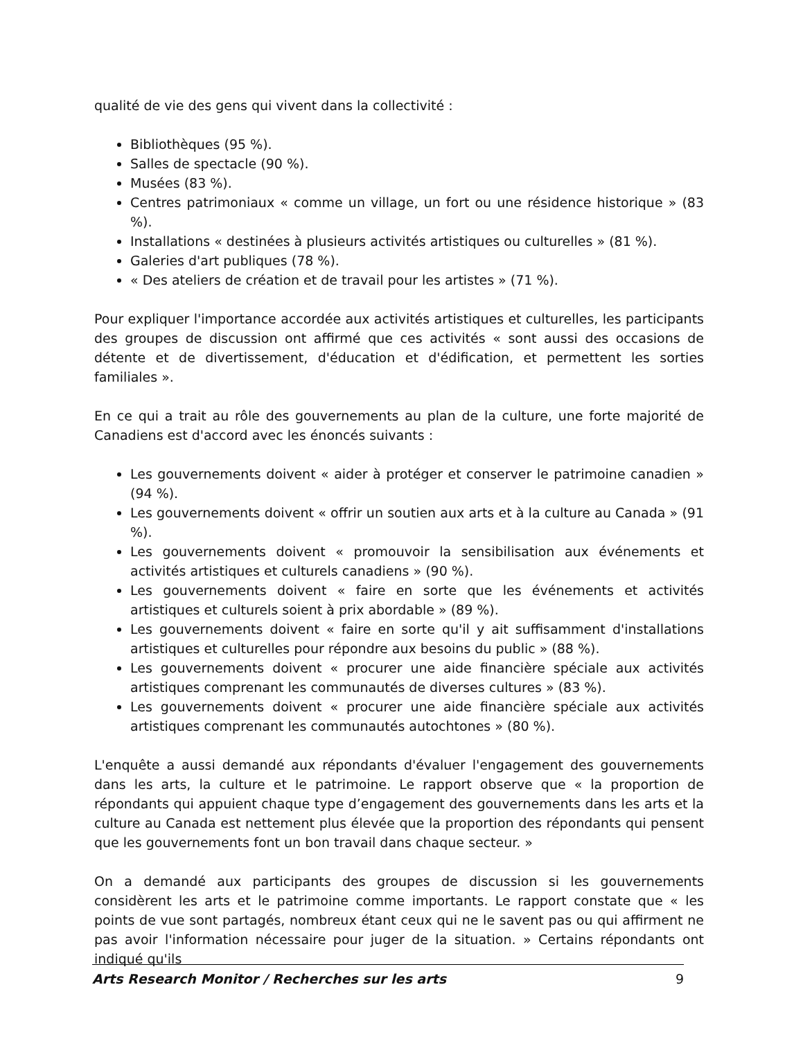qualité de vie des gens qui vivent dans la collectivité :
Bibliothèques (95 %).
Salles de spectacle (90 %).
Musées (83 %).
Centres patrimoniaux « comme un village, un fort ou une résidence historique » (83 %).
Installations « destinées à plusieurs activités artistiques ou culturelles » (81 %).
Galeries d'art publiques (78 %).
« Des ateliers de création et de travail pour les artistes » (71 %).
Pour expliquer l'importance accordée aux activités artistiques et culturelles, les participants des groupes de discussion ont affirmé que ces activités « sont aussi des occasions de détente et de divertissement, d'éducation et d'édification, et permettent les sorties familiales ».
En ce qui a trait au rôle des gouvernements au plan de la culture, une forte majorité de Canadiens est d'accord avec les énoncés suivants :
Les gouvernements doivent « aider à protéger et conserver le patrimoine canadien » (94 %).
Les gouvernements doivent « offrir un soutien aux arts et à la culture au Canada » (91 %).
Les gouvernements doivent « promouvoir la sensibilisation aux événements et activités artistiques et culturels canadiens » (90 %).
Les gouvernements doivent « faire en sorte que les événements et activités artistiques et culturels soient à prix abordable » (89 %).
Les gouvernements doivent « faire en sorte qu'il y ait suffisamment d'installations artistiques et culturelles pour répondre aux besoins du public » (88 %).
Les gouvernements doivent « procurer une aide financière spéciale aux activités artistiques comprenant les communautés de diverses cultures » (83 %).
Les gouvernements doivent « procurer une aide financière spéciale aux activités artistiques comprenant les communautés autochtones » (80 %).
L'enquête a aussi demandé aux répondants d'évaluer l'engagement des gouvernements dans les arts, la culture et le patrimoine. Le rapport observe que « la proportion de répondants qui appuient chaque type d’engagement des gouvernements dans les arts et la culture au Canada est nettement plus élevée que la proportion des répondants qui pensent que les gouvernements font un bon travail dans chaque secteur. »
On a demandé aux participants des groupes de discussion si les gouvernements considèrent les arts et le patrimoine comme importants. Le rapport constate que « les points de vue sont partagés, nombreux étant ceux qui ne le savent pas ou qui affirment ne pas avoir l'information nécessaire pour juger de la situation. » Certains répondants ont indiqué qu'ils
Arts Research Monitor / Recherches sur les arts 9